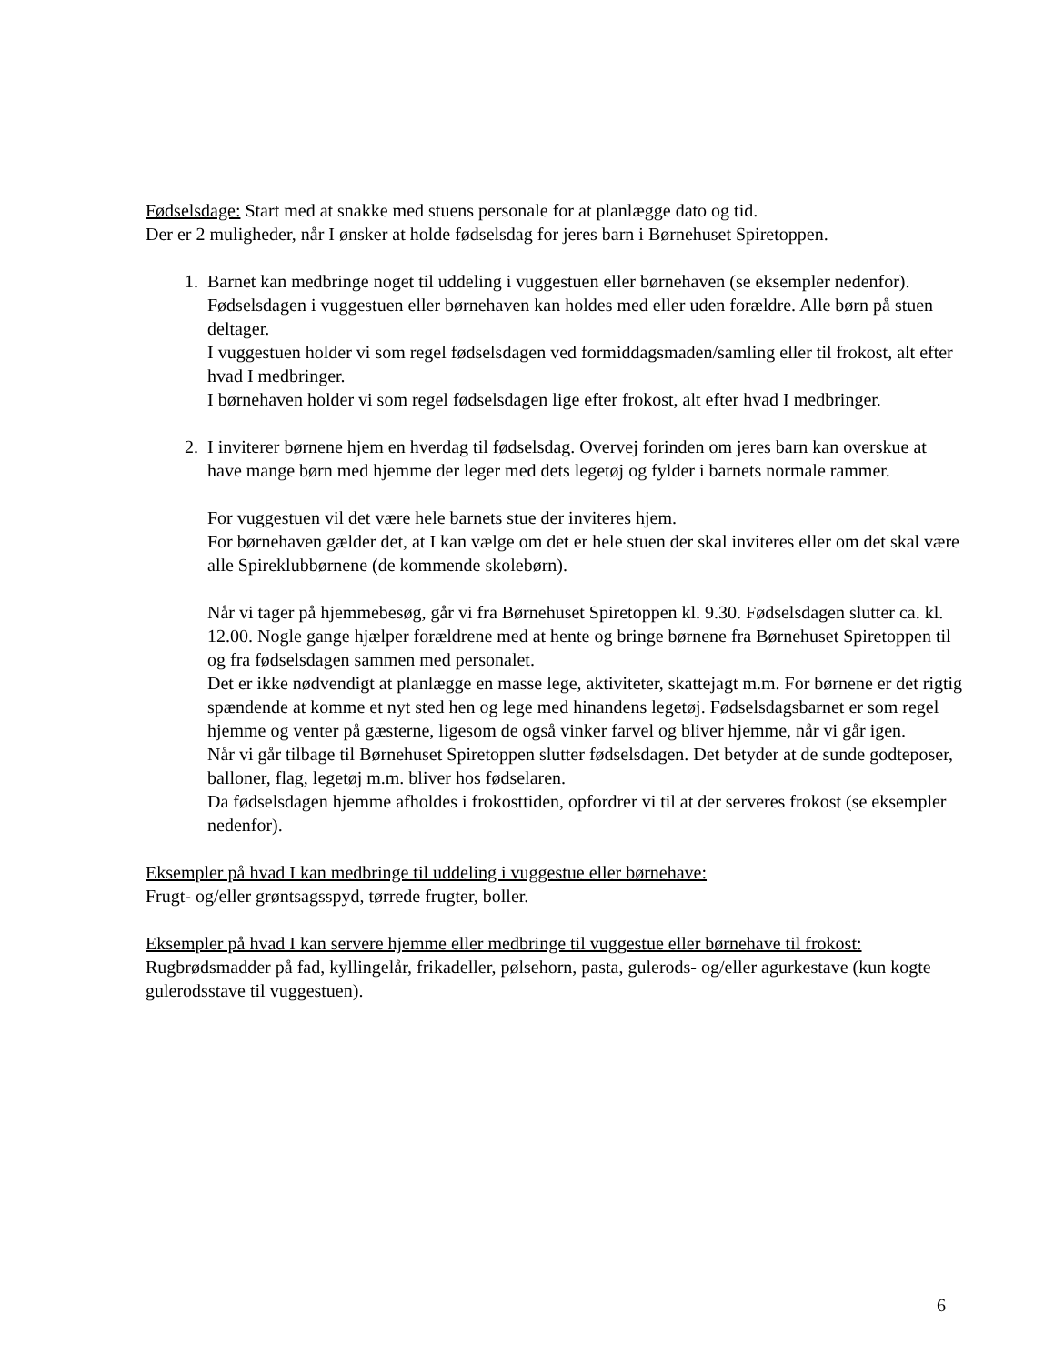Fødselsdage: Start med at snakke med stuens personale for at planlægge dato og tid.
Der er 2 muligheder, når I ønsker at holde fødselsdag for jeres barn i Børnehuset Spiretoppen.
1. Barnet kan medbringe noget til uddeling i vuggestuen eller børnehaven (se eksempler nedenfor). Fødselsdagen i vuggestuen eller børnehaven kan holdes med eller uden forældre. Alle børn på stuen deltager.
I vuggestuen holder vi som regel fødselsdagen ved formiddagsmaden/samling eller til frokost, alt efter hvad I medbringer.
I børnehaven holder vi som regel fødselsdagen lige efter frokost, alt efter hvad I medbringer.
2. I inviterer børnene hjem en hverdag til fødselsdag. Overvej forinden om jeres barn kan overskue at have mange børn med hjemme der leger med dets legetøj og fylder i barnets normale rammer.
For vuggestuen vil det være hele barnets stue der inviteres hjem.
For børnehaven gælder det, at I kan vælge om det er hele stuen der skal inviteres eller om det skal være alle Spireklubbørnene (de kommende skolebørn).
Når vi tager på hjemmebesøg, går vi fra Børnehuset Spiretoppen kl. 9.30. Fødselsdagen slutter ca. kl. 12.00. Nogle gange hjælper forældrene med at hente og bringe børnene fra Børnehuset Spiretoppen til og fra fødselsdagen sammen med personalet.
Det er ikke nødvendigt at planlægge en masse lege, aktiviteter, skattejagt m.m. For børnene er det rigtig spændende at komme et nyt sted hen og lege med hinandens legetøj. Fødselsdagsbarnet er som regel hjemme og venter på gæsterne, ligesom de også vinker farvel og bliver hjemme, når vi går igen.
Når vi går tilbage til Børnehuset Spiretoppen slutter fødselsdagen. Det betyder at de sunde godteposer, balloner, flag, legetøj m.m. bliver hos fødselaren.
Da fødselsdagen hjemme afholdes i frokosttiden, opfordrer vi til at der serveres frokost (se eksempler nedenfor).
Eksempler på hvad I kan medbringe til uddeling i vuggestue eller børnehave:
Frugt- og/eller grøntsagsspyd, tørrede frugter, boller.
Eksempler på hvad I kan servere hjemme eller medbringe til vuggestue eller børnehave til frokost:
Rugbrødsmadder på fad, kyllingelår, frikadeller, pølsehorn, pasta, gulerods- og/eller agurkestave (kun kogte gulerodsstave til vuggestuen).
6